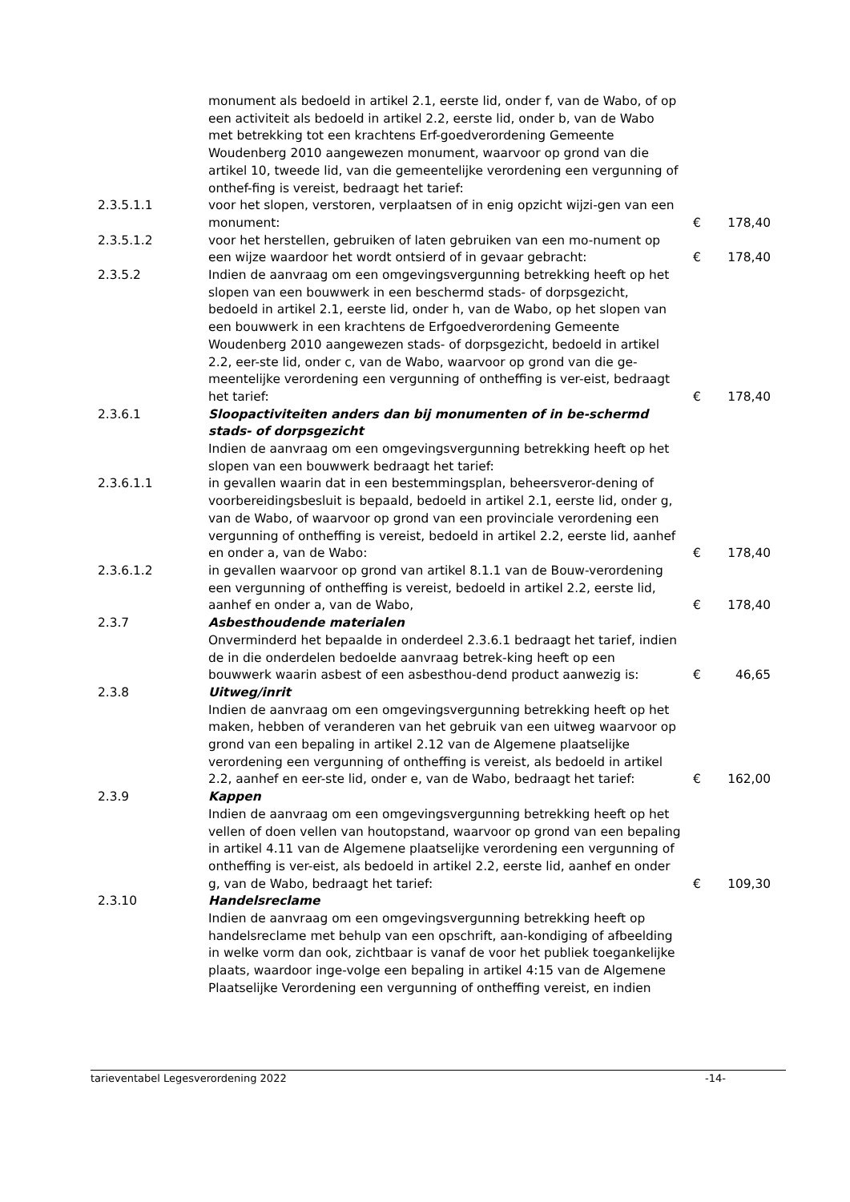| | monument als bedoeld in artikel 2.1, eerste lid, onder f, van de Wabo, of op een activiteit als bedoeld in artikel 2.2, eerste lid, onder b, van de Wabo met betrekking tot een krachtens Erf-goedverordening Gemeente Woudenberg 2010 aangewezen monument, waarvoor op grond van die artikel 10, tweede lid, van die gemeentelijke verordening een vergunning of onthef-fing is vereist, bedraagt het tarief: | | |
| 2.3.5.1.1 | voor het slopen, verstoren, verplaatsen of in enig opzicht wijzi-gen van een monument: | € | 178,40 |
| 2.3.5.1.2 | voor het herstellen, gebruiken of laten gebruiken van een mo-nument op een wijze waardoor het wordt ontsierd of in gevaar gebracht: | € | 178,40 |
| 2.3.5.2 | Indien de aanvraag om een omgevingsvergunning betrekking heeft op het slopen van een bouwwerk in een beschermd stads- of dorpsgezicht, bedoeld in artikel 2.1, eerste lid, onder h, van de Wabo, op het slopen van een bouwwerk in een krachtens de Erfgoedverordening Gemeente Woudenberg 2010 aangewezen stads- of dorpsgezicht, bedoeld in artikel 2.2, eer-ste lid, onder c, van de Wabo, waarvoor op grond van die ge-meentelijke verordening een vergunning of ontheffing is ver-eist, bedraagt het tarief: | € | 178,40 |
| 2.3.6.1 | Sloopactiviteiten anders dan bij monumenten of in be-schermd stads- of dorpsgezicht Indien de aanvraag om een omgevingsvergunning betrekking heeft op het slopen van een bouwwerk bedraagt het tarief: | | |
| 2.3.6.1.1 | in gevallen waarin dat in een bestemmingsplan, beheersveror-dening of voorbereidingsbesluit is bepaald, bedoeld in artikel 2.1, eerste lid, onder g, van de Wabo, of waarvoor op grond van een provinciale verordening een vergunning of ontheffing is vereist, bedoeld in artikel 2.2, eerste lid, aanhef en onder a, van de Wabo: | € | 178,40 |
| 2.3.6.1.2 | in gevallen waarvoor op grond van artikel 8.1.1 van de Bouw-verordening een vergunning of ontheffing is vereist, bedoeld in artikel 2.2, eerste lid, aanhef en onder a, van de Wabo, | € | 178,40 |
| 2.3.7 | Asbesthoudende materialen Onverminderd het bepaalde in onderdeel 2.3.6.1 bedraagt het tarief, indien de in die onderdelen bedoelde aanvraag betrek-king heeft op een bouwwerk waarin asbest of een asbesthou-dend product aanwezig is: | € | 46,65 |
| 2.3.8 | Uitweg/inrit Indien de aanvraag om een omgevingsvergunning betrekking heeft op het maken, hebben of veranderen van het gebruik van een uitweg waarvoor op grond van een bepaling in artikel 2.12 van de Algemene plaatselijke verordening een vergunning of ontheffing is vereist, als bedoeld in artikel 2.2, aanhef en eer-ste lid, onder e, van de Wabo, bedraagt het tarief: | € | 162,00 |
| 2.3.9 | Kappen Indien de aanvraag om een omgevingsvergunning betrekking heeft op het vellen of doen vellen van houtopstand, waarvoor op grond van een bepaling in artikel 4.11 van de Algemene plaatselijke verordening een vergunning of ontheffing is ver-eist, als bedoeld in artikel 2.2, eerste lid, aanhef en onder g, van de Wabo, bedraagt het tarief: | € | 109,30 |
| 2.3.10 | Handelsreclame Indien de aanvraag om een omgevingsvergunning betrekking heeft op handelsreclame met behulp van een opschrift, aan-kondiging of afbeelding in welke vorm dan ook, zichtbaar is vanaf de voor het publiek toegankelijke plaats, waardoor inge-volge een bepaling in artikel 4:15 van de Algemene Plaatselijke Verordening een vergunning of ontheffing vereist, en indien | | |
tarieventabel Legesverordening 2022 -14-